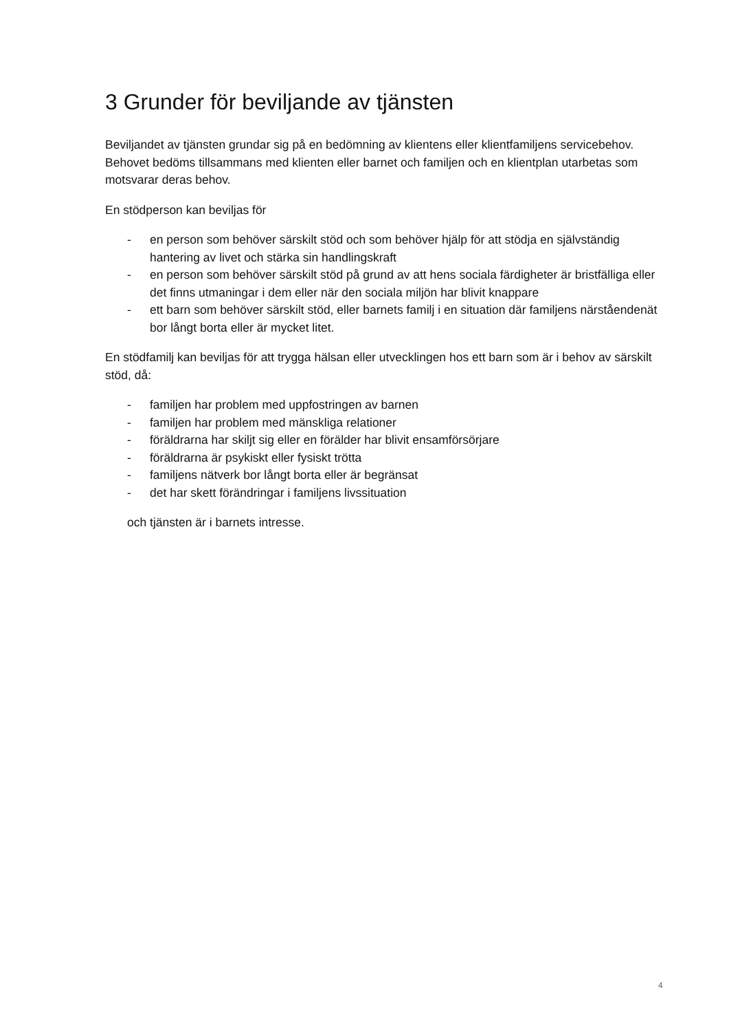3 Grunder för beviljande av tjänsten
Beviljandet av tjänsten grundar sig på en bedömning av klientens eller klientfamiljens servicebehov. Behovet bedöms tillsammans med klienten eller barnet och familjen och en klientplan utarbetas som motsvarar deras behov.
En stödperson kan beviljas för
- en person som behöver särskilt stöd och som behöver hjälp för att stödja en självständig hantering av livet och stärka sin handlingskraft
- en person som behöver särskilt stöd på grund av att hens sociala färdigheter är bristfälliga eller det finns utmaningar i dem eller när den sociala miljön har blivit knappare
- ett barn som behöver särskilt stöd, eller barnets familj i en situation där familjens närståendenät bor långt borta eller är mycket litet.
En stödfamilj kan beviljas för att trygga hälsan eller utvecklingen hos ett barn som är i behov av särskilt stöd, då:
- familjen har problem med uppfostringen av barnen
- familjen har problem med mänskliga relationer
- föräldrarna har skiljt sig eller en förälder har blivit ensamförsörjare
- föräldrarna är psykiskt eller fysiskt trötta
- familjens nätverk bor långt borta eller är begränsat
- det har skett förändringar i familjens livssituation
och tjänsten är i barnets intresse.
4